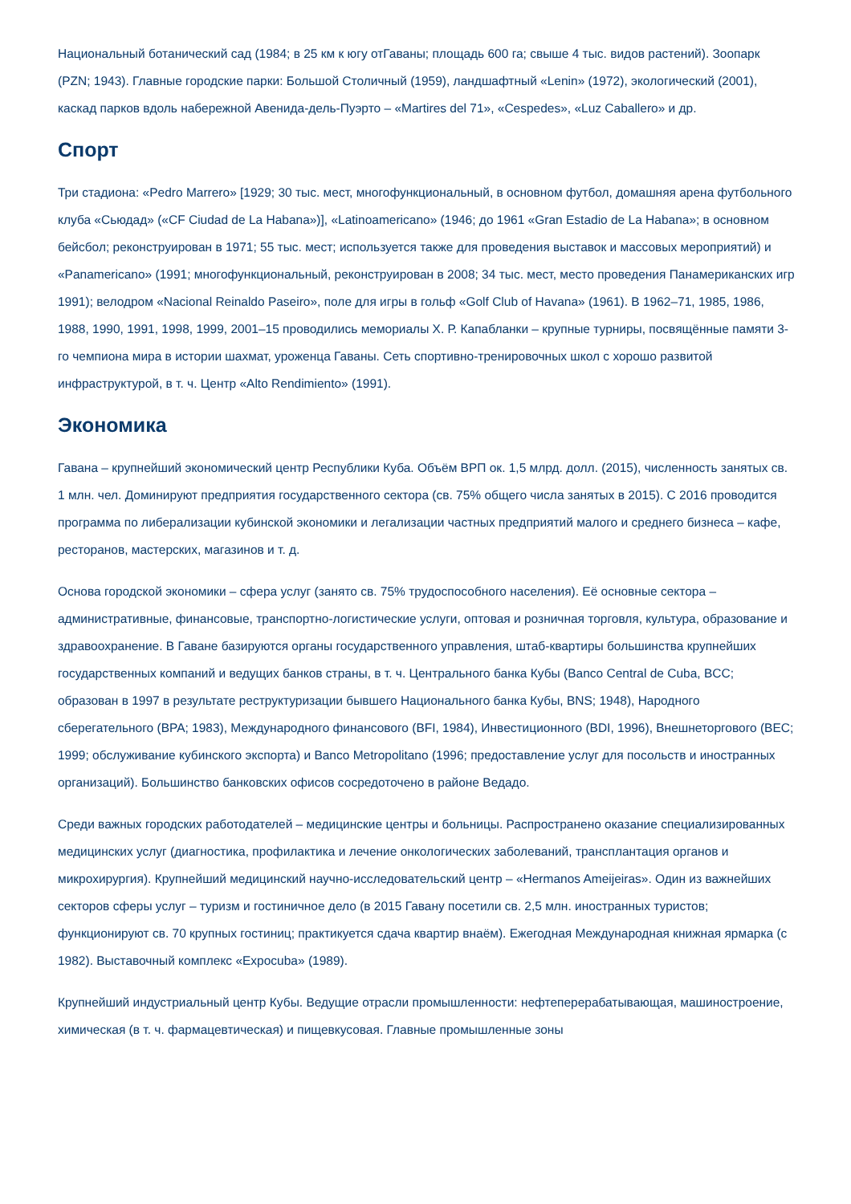Национальный ботанический сад (1984; в 25 км к югу отГаваны; площадь 600 га; свыше 4 тыс. видов растений). Зоопарк (PZN; 1943). Главные городские парки: Большой Столичный (1959), ландшафтный «Lenin» (1972), экологический (2001), каскад парков вдоль набережной Авенида-дель-Пуэрто – «Martires del 71», «Cespedes», «Luz Caballero» и др.
Спорт
Три стадиона: «Pedro Marrero» [1929; 30 тыс. мест, многофункциональный, в основном футбол, домашняя арена футбольного клуба «Сьюдад» («CF Ciudad de La Habana»)], «Latinoamericano» (1946; до 1961 «Gran Estadio de La Habana»; в основном бейсбол; реконструирован в 1971; 55 тыс. мест; используется также для проведения выставок и массовых мероприятий) и «Panamericano» (1991; многофункциональный, реконструирован в 2008; 34 тыс. мест, место проведения Панамериканских игр 1991); велодром «Nacional Reinaldo Paseiro», поле для игры в гольф «Golf Club of Havana» (1961). В 1962–71, 1985, 1986, 1988, 1990, 1991, 1998, 1999, 2001–15 проводились мемориалы Х. Р. Капабланки – крупные турниры, посвящённые памяти 3-го чемпиона мира в истории шахмат, уроженца Гаваны. Сеть спортивно-тренировочных школ с хорошо развитой инфраструктурой, в т. ч. Центр «Alto Rendimiento» (1991).
Экономика
Гавана – крупнейший экономический центр Республики Куба. Объём ВРП ок. 1,5 млрд. долл. (2015), численность занятых св. 1 млн. чел. Доминируют предприятия государственного сектора (св. 75% общего числа занятых в 2015). С 2016 проводится программа по либерализации кубинской экономики и легализации частных предприятий малого и среднего бизнеса – кафе, ресторанов, мастерских, магазинов и т. д.
Основа городской экономики – сфера услуг (занято св. 75% трудоспособного населения). Её основные сектора – административные, финансовые, транспортно-логистические услуги, оптовая и розничная торговля, культура, образование и здравоохранение. В Гаване базируются органы государственного управления, штаб-квартиры большинства крупнейших государственных компаний и ведущих банков страны, в т. ч. Центрального банка Кубы (Banco Central de Cuba, BCC; образован в 1997 в результате реструктуризации бывшего Национального банка Кубы, BNS; 1948), Народного сберегательного (BPA; 1983), Международного финансового (BFI, 1984), Инвестиционного (BDI, 1996), Внешнеторгового (BEC; 1999; обслуживание кубинского экспорта) и Banco Metropolitano (1996; предоставление услуг для посольств и иностранных организаций). Большинство банковских офисов сосредоточено в районе Ведадо.
Среди важных городских работодателей – медицинские центры и больницы. Распространено оказание специализированных медицинских услуг (диагностика, профилактика и лечение онкологических заболеваний, трансплантация органов и микрохирургия). Крупнейший медицинский научно-исследовательский центр – «Hermanos Ameijeiras». Один из важнейших секторов сферы услуг – туризм и гостиничное дело (в 2015 Гавану посетили св. 2,5 млн. иностранных туристов; функционируют св. 70 крупных гостиниц; практикуется сдача квартир внаём). Ежегодная Международная книжная ярмарка (с 1982). Выставочный комплекс «Expocuba» (1989).
Крупнейший индустриальный центр Кубы. Ведущие отрасли промышленности: нефтеперерабатывающая, машиностроение, химическая (в т. ч. фармацевтическая) и пищевкусовая. Главные промышленные зоны